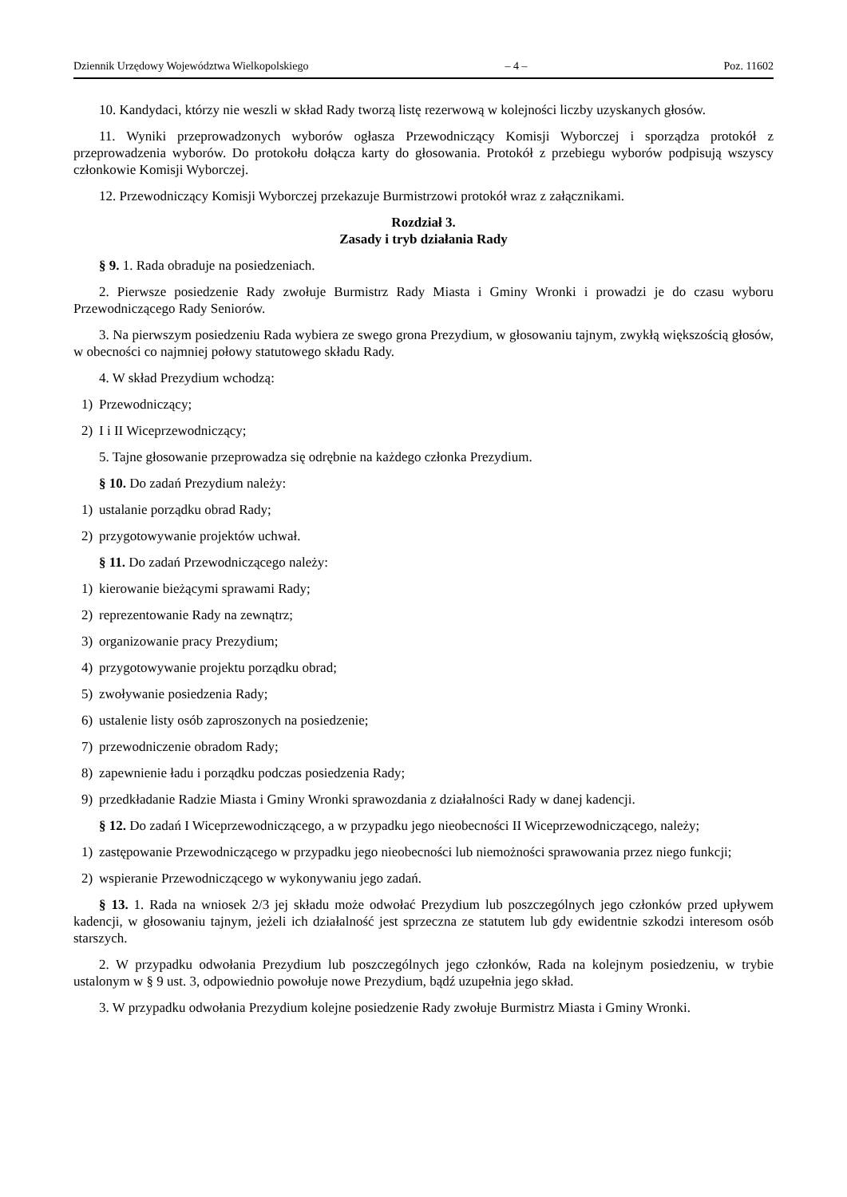Dziennik Urzędowy Województwa Wielkopolskiego – 4 – Poz. 11602
10. Kandydaci, którzy nie weszli w skład Rady tworzą listę rezerwową w kolejności liczby uzyskanych głosów.
11. Wyniki przeprowadzonych wyborów ogłasza Przewodniczący Komisji Wyborczej i sporządza protokół z przeprowadzenia wyborów. Do protokołu dołącza karty do głosowania. Protokół z przebiegu wyborów podpisują wszyscy członkowie Komisji Wyborczej.
12. Przewodniczący Komisji Wyborczej przekazuje Burmistrzowi protokół wraz z załącznikami.
Rozdział 3.
Zasady i tryb działania Rady
§ 9. 1. Rada obraduje na posiedzeniach.
2. Pierwsze posiedzenie Rady zwołuje Burmistrz Rady Miasta i Gminy Wronki i prowadzi je do czasu wyboru Przewodniczącego Rady Seniorów.
3. Na pierwszym posiedzeniu Rada wybiera ze swego grona Prezydium, w głosowaniu tajnym, zwykłą większością głosów, w obecności co najmniej połowy statutowego składu Rady.
4. W skład Prezydium wchodzą:
1) Przewodniczący;
2) I i II Wiceprzewodniczący;
5. Tajne głosowanie przeprowadza się odrębnie na każdego członka Prezydium.
§ 10. Do zadań Prezydium należy:
1) ustalanie porządku obrad Rady;
2) przygotowywanie projektów uchwał.
§ 11. Do zadań Przewodniczącego należy:
1) kierowanie bieżącymi sprawami Rady;
2) reprezentowanie Rady na zewnątrz;
3) organizowanie pracy Prezydium;
4) przygotowywanie projektu porządku obrad;
5) zwoływanie posiedzenia Rady;
6) ustalenie listy osób zaproszonych na posiedzenie;
7) przewodniczenie obradom Rady;
8) zapewnienie ładu i porządku podczas posiedzenia Rady;
9) przedkładanie Radzie Miasta i Gminy Wronki sprawozdania z działalności Rady w danej kadencji.
§ 12. Do zadań I Wiceprzewodniczącego, a w przypadku jego nieobecności II Wiceprzewodniczącego, należy;
1) zastępowanie Przewodniczącego w przypadku jego nieobecności lub niemożności sprawowania przez niego funkcji;
2) wspieranie Przewodniczącego w wykonywaniu jego zadań.
§ 13. 1. Rada na wniosek 2/3 jej składu może odwołać Prezydium lub poszczególnych jego członków przed upływem kadencji, w głosowaniu tajnym, jeżeli ich działalność jest sprzeczna ze statutem lub gdy ewidentnie szkodzi interesom osób starszych.
2. W przypadku odwołania Prezydium lub poszczególnych jego członków, Rada na kolejnym posiedzeniu, w trybie ustalonym w § 9 ust. 3, odpowiednio powołuje nowe Prezydium, bądź uzupełnia jego skład.
3. W przypadku odwołania Prezydium kolejne posiedzenie Rady zwołuje Burmistrz Miasta i Gminy Wronki.